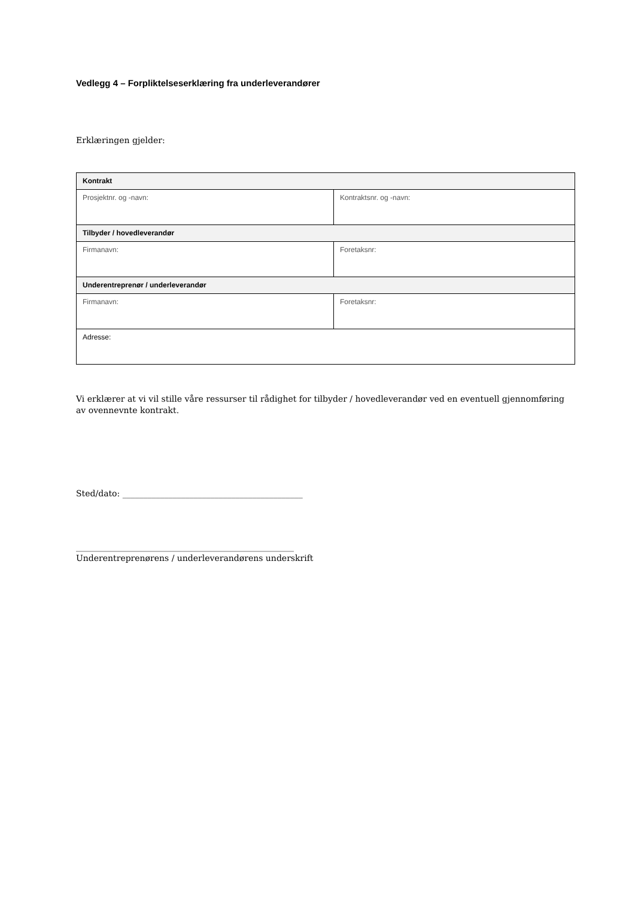Vedlegg 4 – Forpliktelseserklæring fra underleverandører
Erklæringen gjelder:
| Kontrakt | |
| Prosjektnr. og -navn: | Kontraktsnr. og -navn: |
| Tilbyder / hovedleverandør | |
| Firmanavn: | Foretaksnr: |
| Underentreprenør / underleverandør | |
| Firmanavn: | Foretaksnr: |
| Adresse: | |
Vi erklærer at vi vil stille våre ressurser til rådighet for tilbyder / hovedleverandør ved en eventuell gjennomføring av ovennevnte kontrakt.
Sted/dato: ___________________________________________
____________________________________________________
Underentreprenørens / underleverandørens underskrift